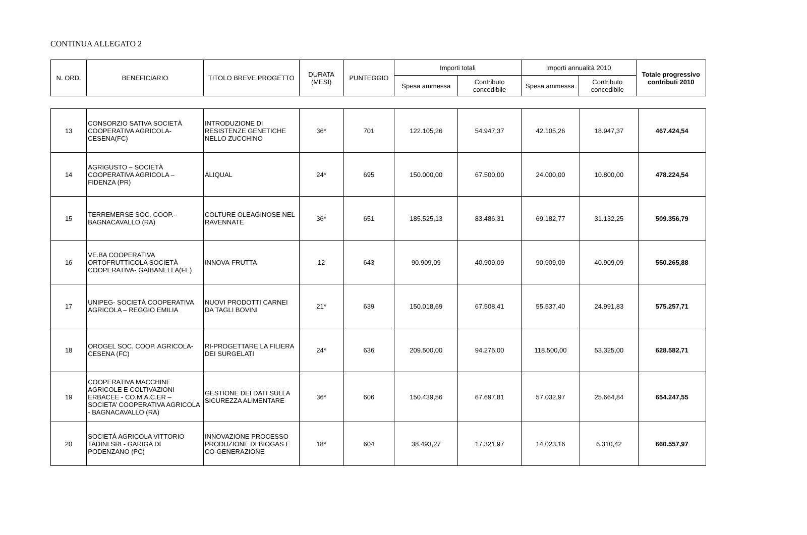CONTINUA ALLEGATO 2
| N. ORD. | BENEFICIARIO | TITOLO BREVE PROGETTO | DURATA (MESI) | PUNTEGGIO | Importi totali | | Importi annualità 2010 | | Totale progressivo contributi 2010 |
| --- | --- | --- | --- | --- | --- | --- | --- | --- | --- |
| | | | | | Spesa ammessa | Contributo concedibile | Spesa ammessa | Contributo concedibile | |
| 13 | CONSORZIO SATIVA SOCIETÀ COOPERATIVA AGRICOLA- CESENA(FC) | INTRODUZIONE DI RESISTENZE GENETICHE NELLO ZUCCHINO | 36* | 701 | 122.105,26 | 54.947,37 | 42.105,26 | 18.947,37 | 467.424,54 |
| 14 | AGRIGUSTO – SOCIETÀ COOPERATIVA AGRICOLA – FIDENZA (PR) | ALIQUAL | 24* | 695 | 150.000,00 | 67.500,00 | 24.000,00 | 10.800,00 | 478.224,54 |
| 15 | TERREMERSE SOC. COOP.- BAGNACAVALLO (RA) | COLTURE OLEAGINOSE NEL RAVENNATE | 36* | 651 | 185.525,13 | 83.486,31 | 69.182,77 | 31.132,25 | 509.356,79 |
| 16 | VE.BA COOPERATIVA ORTOFRUTTICOLA SOCIETÀ COOPERATIVA- GAIBANELLA(FE) | INNOVA-FRUTTA | 12 | 643 | 90.909,09 | 40.909,09 | 90.909,09 | 40.909,09 | 550.265,88 |
| 17 | UNIPEG- SOCIETÀ COOPERATIVA AGRICOLA – REGGIO EMILIA | NUOVI PRODOTTI CARNEI DA TAGLI BOVINI | 21* | 639 | 150.018,69 | 67.508,41 | 55.537,40 | 24.991,83 | 575.257,71 |
| 18 | OROGEL SOC. COOP. AGRICOLA- CESENA (FC) | RI-PROGETTARE LA FILIERA DEI SURGELATI | 24* | 636 | 209.500,00 | 94.275,00 | 118.500,00 | 53.325,00 | 628.582,71 |
| 19 | COOPERATIVA MACCHINE AGRICOLE E COLTIVAZIONI ERBACEE - CO.M.A.C.ER – SOCIETA’ COOPERATIVA AGRICOLA - BAGNACAVALLO (RA) | GESTIONE DEI DATI SULLA SICUREZZA ALIMENTARE | 36* | 606 | 150.439,56 | 67.697,81 | 57.032,97 | 25.664,84 | 654.247,55 |
| 20 | SOCIETÀ AGRICOLA VITTORIO TADINI SRL- GARIGA DI PODENZANO (PC) | INNOVAZIONE PROCESSO PRODUZIONE DI BIOGAS E CO-GENERAZIONE | 18* | 604 | 38.493,27 | 17.321,97 | 14.023,16 | 6.310,42 | 660.557,97 |